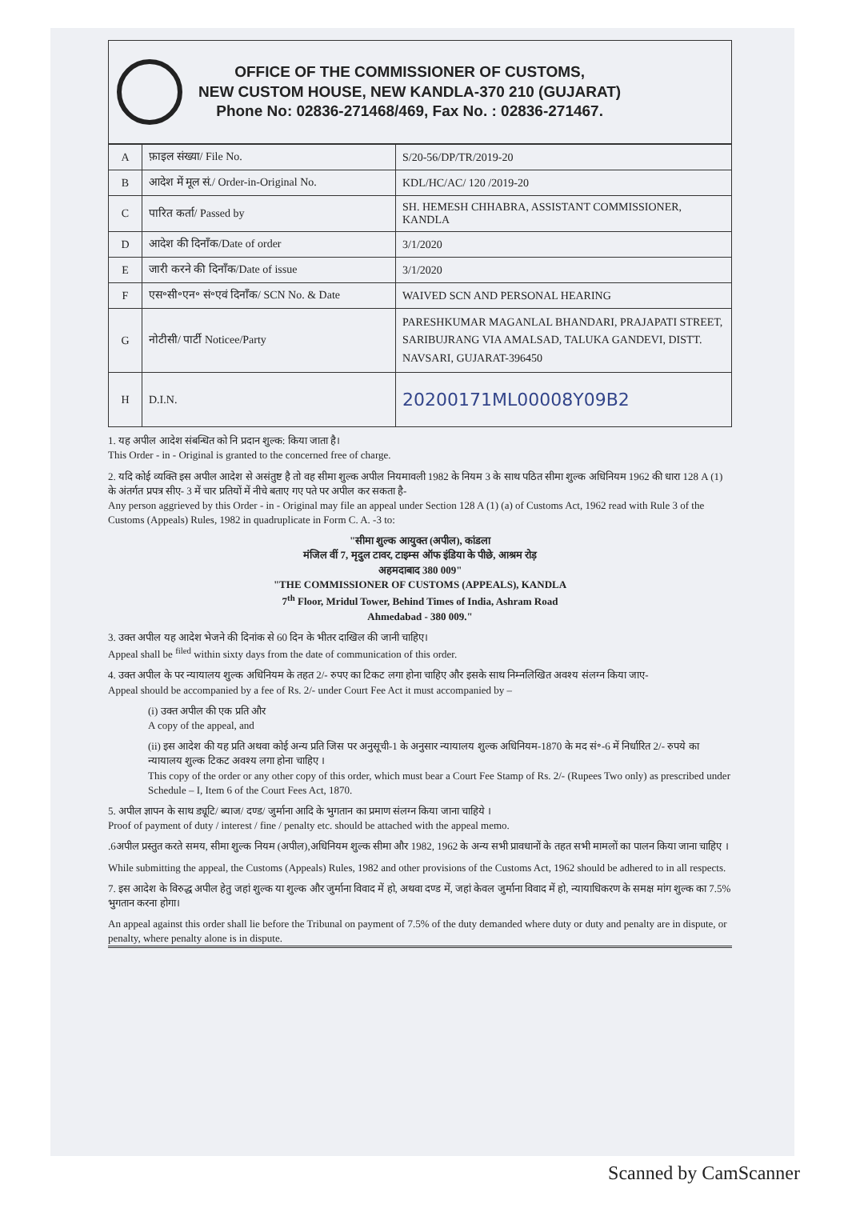OFFICE OF THE COMMISSIONER OF CUSTOMS,
NEW CUSTOM HOUSE, NEW KANDLA-370 210 (GUJARAT)
Phone No: 02836-271468/469, Fax No. : 02836-271467.
| A | फ़ाइल संख्या/ File No. | S/20-56/DP/TR/2019-20 |
| B | आदेश में मूल सं./ Order-in-Original No. | KDL/HC/AC/ 120 /2019-20 |
| C | पारित कर्ता/ Passed by | SH. HEMESH CHHABRA, ASSISTANT COMMISSIONER, KANDLA |
| D | आदेश की दिनाँक/Date of order | 3/1/2020 |
| E | जारी करने की दिनाँक/Date of issue | 3/1/2020 |
| F | एस॰सी॰एन॰ सं॰एवं दिनाँक/ SCN No. & Date | WAIVED SCN AND PERSONAL HEARING |
| G | नोटीसी/ पार्टी Noticee/Party | PARESHKUMAR MAGANLAL BHANDARI, PRAJAPATI STREET, SARIBUJRANG VIA AMALSAD, TALUKA GANDEVI, DISTT. NAVSARI, GUJARAT-396450 |
| H | D.I.N. | 20200171ML00008Y09B2 |
1. यह अपील आदेश संबन्धित को नि प्रदान शुल्क: किया जाता है।
This Order - in - Original is granted to the concerned free of charge.
2. यदि कोई व्यक्ति इस अपील आदेश से असंतुष्ट है तो वह सीमा शुल्क अपील नियमावली 1982 के नियम 3 के साथ पठित सीमा शुल्क अधिनियम 1962 की धारा 128 A (1) के अंतर्गत प्रपत्र सीए- 3 में चार प्रतियों में नीचे बताए गए पते पर अपील कर सकता है-
Any person aggrieved by this Order - in - Original may file an appeal under Section 128 A (1) (a) of Customs Act, 1962 read with Rule 3 of the Customs (Appeals) Rules, 1982 in quadruplicate in Form C. A. -3 to:
"सीमा शुल्क आयुक्त (अपील), कांडला
मंजिल वीं 7, मृदुल टावर, टाइम्स ऑफ इंडिया के पीछे, आश्रम रोड़
अहमदाबाद 380 009"
"THE COMMISSIONER OF CUSTOMS (APPEALS), KANDLA
7<sup>th</sup> Floor, Mridul Tower, Behind Times of India, Ashram Road
Ahmedabad - 380 009."
3. उक्त अपील यह आदेश भेजने की दिनांक से 60 दिन के भीतर दाखिल की जानी चाहिए।
Appeal shall be <sup>filed</sup> within sixty days from the date of communication of this order.
4. उक्त अपील के पर न्यायालय शुल्क अधिनियम के तहत 2/- रुपए का टिकट लगा होना चाहिए और इसके साथ निम्नलिखित अवश्य संलग्न किया जाए-
Appeal should be accompanied by a fee of Rs. 2/- under Court Fee Act it must accompanied by –
(i) उक्त अपील की एक प्रति और
A copy of the appeal, and
(ii) इस आदेश की यह प्रति अथवा कोई अन्य प्रति जिस पर अनुसूची-1 के अनुसार न्यायालय शुल्क अधिनियम-1870 के मद सं॰-6 में निर्धारित 2/- रुपये का न्यायालय शुल्क टिकट अवश्य लगा होना चाहिए ।
This copy of the order or any other copy of this order, which must bear a Court Fee Stamp of Rs. 2/- (Rupees Two only) as prescribed under Schedule – I, Item 6 of the Court Fees Act, 1870.
5. अपील ज्ञापन के साथ ड्यूटि/ ब्याज/ दण्ड/ जुर्माना आदि के भुगतान का प्रमाण संलग्न किया जाना चाहिये ।
Proof of payment of duty / interest / fine / penalty etc. should be attached with the appeal memo.
.6अपील प्रस्तुत करते समय, सीमा शुल्क नियम (अपील),अधिनियम शुल्क सीमा और 1982, 1962 के अन्य सभी प्रावधानों के तहत सभी मामलों का पालन किया जाना चाहिए ।
While submitting the appeal, the Customs (Appeals) Rules, 1982 and other provisions of the Customs Act, 1962 should be adhered to in all respects.
7. इस आदेश के विरुद्ध अपील हेतु जहां शुल्क या शुल्क और जुर्माना विवाद में हो, अथवा दण्ड में, जहां केवल जुर्माना विवाद में हो, न्यायाधिकरण के समक्ष मांग शुल्क का 7.5% भुगतान करना होगा।
An appeal against this order shall lie before the Tribunal on payment of 7.5% of the duty demanded where duty or duty and penalty are in dispute, or penalty, where penalty alone is in dispute.
Scanned by CamScanner